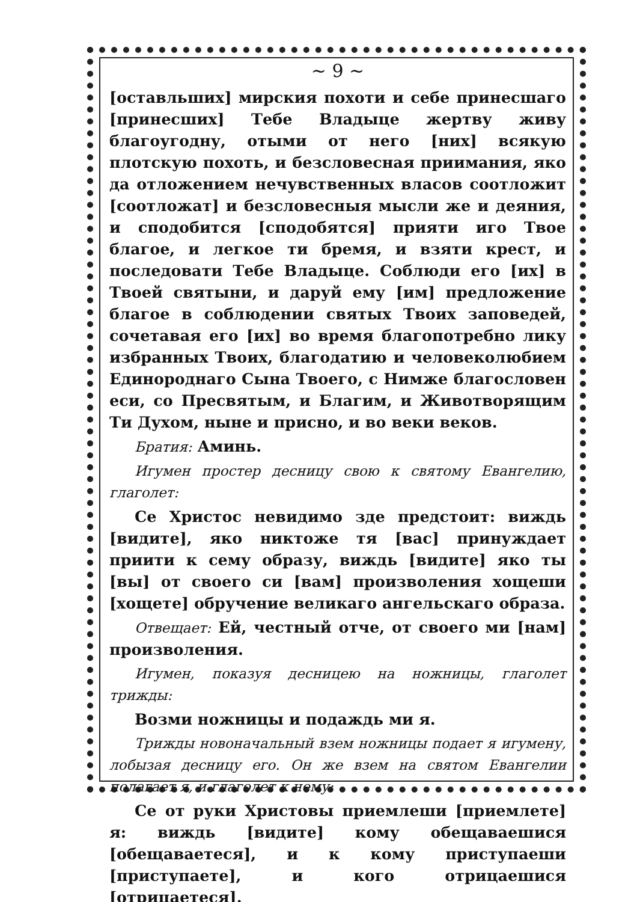~ 9 ~
[оставльших] мирския похоти и себе принесшаго [принесших] Тебе Владыце жертву живу благоугодну, отыми от него [них] всякую плотскую похоть, и безсловесная приимания, яко да отложением нечувственных власов соотложит [соотложат] и безсловесныя мысли же и деяния, и сподобится [сподобятся] прияти иго Твое благое, и легкое ти бремя, и взяти крест, и последовати Тебе Владыце. Соблюди его [их] в Твоей святыни, и даруй ему [им] предложение благое в соблюдении святых Твоих заповедей, сочетавая его [их] во время благопотребно лику избранных Твоих, благодатию и человеколюбием Единороднаго Сына Твоего, с Нимже благословен еси, со Пресвятым, и Благим, и Животворящим Ти Духом, ныне и присно, и во веки веков.
Братия: Аминь.
Игумен простер десницу свою к святому Евангелию, глаголет:
Се Христос невидимо зде предстоит: виждь [видите], яко никтоже тя [вас] принуждает приити к сему образу, виждь [видите] яко ты [вы] от своего си [вам] произволения хощеши [хощете] обручение великаго ангельскаго образа.
Отвещает: Ей, честный отче, от своего ми [нам] произволения.
Игумен, показуя десницею на ножницы, глаголет трижды:
Возми ножницы и подаждь ми я.
Трижды новоначальный взем ножницы подает я игумену, лобызая десницу его. Он же взем на святом Евангелии полагает я, и глаголет к нему:
Се от руки Христовы приемлеши [приемлете] я: виждь [видите] кому обещаваешися [обещаваетеся], и к кому приступаеши [приступаете], и кого отрицаешися [отрицаетеся].